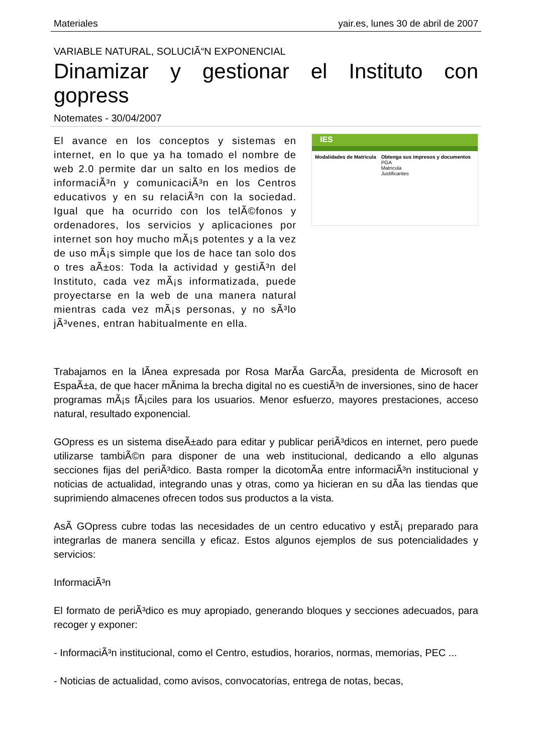Materiales yair.es, lunes 30 de abril de 2007
VARIABLE NATURAL, SOLUCIÃ“N EXPONENCIAL
Dinamizar y gestionar el Instituto con gopress
Notemates - 30/04/2007
El avance en los conceptos y sistemas en internet, en lo que ya ha tomado el nombre de web 2.0 permite dar un salto en los medios de informaciÃ³n y comunicaciÃ³n en los Centros educativos y en su relaciÃ³n con la sociedad. Igual que ha ocurrido con los telÃ©fonos y ordenadores, los servicios y aplicaciones por internet son hoy mucho mÃ¡s potentes y a la vez de uso mÃ¡s simple que los de hace tan solo dos o tres aÃ±os: Toda la actividad y gestiÃ³n del Instituto, cada vez mÃ¡s informatizada, puede proyectarse en la web de una manera natural mientras cada vez mÃ¡s personas, y no sÃ³lo jÃ³venes, entran habitualmente en ella.
IES
Modalidades de Matricula Obtenga sus impresos y documentos
PGA
Matricula
Justificantes
Trabajamos en la lÃ­nea expresada por Rosa MarÃ­a GarcÃ­a, presidenta de Microsoft en EspaÃ±a, de que hacer mÃ­nima la brecha digital no es cuestiÃ³n de inversiones, sino de hacer programas mÃ¡s fÃ¡ciles para los usuarios. Menor esfuerzo, mayores prestaciones, acceso natural, resultado exponencial.
GOpress es un sistema diseÃ±ado para editar y publicar periÃ³dicos en internet, pero puede utilizarse tambiÃ©n para disponer de una web institucional, dedicando a ello algunas secciones fijas del periÃ³dico. Basta romper la dicotomÃ­a entre informaciÃ³n institucional y noticias de actualidad, integrando unas y otras, como ya hicieran en su dÃ­a las tiendas que suprimiendo almacenes ofrecen todos sus productos a la vista.
AsÃ­ GOpress cubre todas las necesidades de un centro educativo y estÃ¡ preparado para integrarlas de manera sencilla y eficaz. Estos algunos ejemplos de sus potencialidades y servicios:
InformaciÃ³n
El formato de periÃ³dico es muy apropiado, generando bloques y secciones adecuados, para recoger y exponer:
- InformaciÃ³n institucional, como el Centro, estudios, horarios, normas, memorias, PEC ...
- Noticias de actualidad, como avisos, convocatorias, entrega de notas, becas,